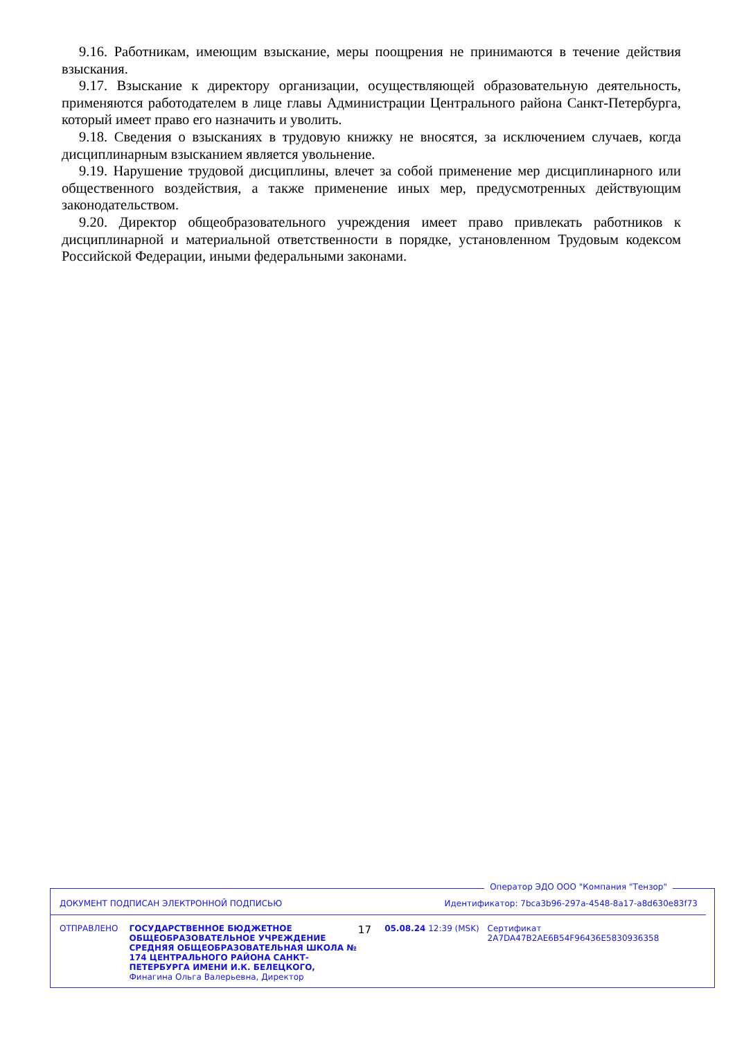9.16. Работникам, имеющим взыскание, меры поощрения не принимаются в течение действия взыскания.
9.17. Взыскание к директору организации, осуществляющей образовательную деятельность, применяются работодателем в лице главы Администрации Центрального района Санкт-Петербурга, который имеет право его назначить и уволить.
9.18. Сведения о взысканиях в трудовую книжку не вносятся, за исключением случаев, когда дисциплинарным взысканием является увольнение.
9.19. Нарушение трудовой дисциплины, влечет за собой применение мер дисциплинарного или общественного воздействия, а также применение иных мер, предусмотренных действующим законодательством.
9.20. Директор общеобразовательного учреждения имеет право привлекать работников к дисциплинарной и материальной ответственности в порядке, установленном Трудовым кодексом Российской Федерации, иными федеральными законами.
Оператор ЭДО ООО "Компания "Тензор"
ДОКУМЕНТ ПОДПИСАН ЭЛЕКТРОННОЙ ПОДПИСЬЮ Идентификатор: 7bca3b96-297a-4548-8a17-a8d630e83f73
ОТПРАВЛЕНО ГОСУДАРСТВЕННОЕ БЮДЖЕТНОЕ ОБЩЕОБРАЗОВАТЕЛЬНОЕ УЧРЕЖДЕНИЕ СРЕДНЯЯ ОБЩЕОБРАЗОВАТЕЛЬНАЯ ШКОЛА № 174 ЦЕНТРАЛЬНОГО РАЙОНА САНКТ-ПЕТЕРБУРГА ИМЕНИ И.К. БЕЛЕЦКОГО, Финагина Ольга Валерьевна, Директор
17
05.08.24 12:39 (MSK) Сертификат 2A7DA47B2AE6B54F96436E5830936358